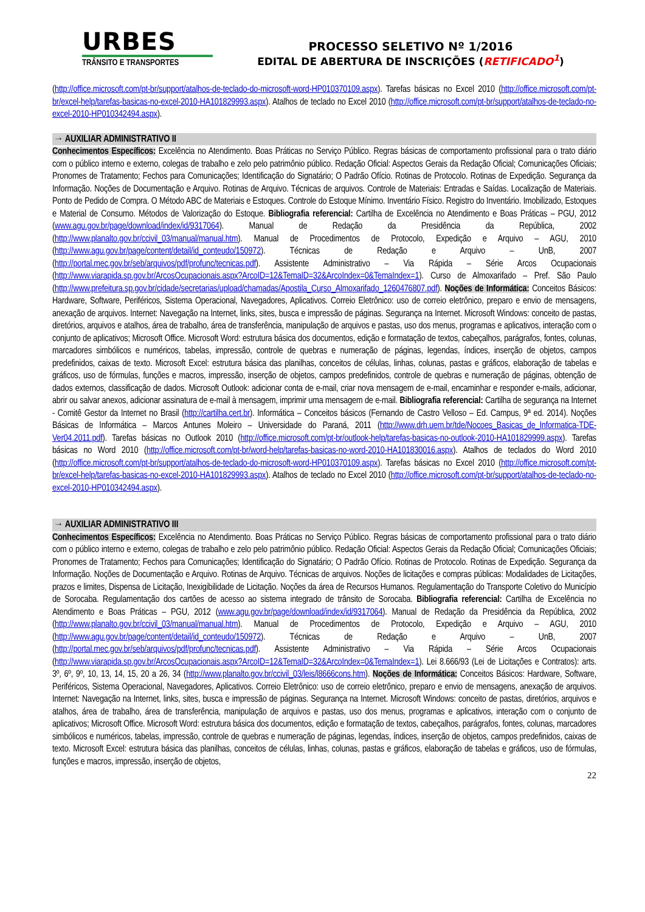URBES
TRÂNSITO E TRANSPORTES
PROCESSO SELETIVO Nº 1/2016
EDITAL DE ABERTURA DE INSCRIÇÕES (RETIFICADO<sup>1</sup>)
(http://office.microsoft.com/pt-br/support/atalhos-de-teclado-do-microsoft-word-HP010370109.aspx). Tarefas básicas no Excel 2010 (http://office.microsoft.com/pt-br/excel-help/tarefas-basicas-no-excel-2010-HA101829993.aspx). Atalhos de teclado no Excel 2010 (http://office.microsoft.com/pt-br/support/atalhos-de-teclado-no-excel-2010-HP010342494.aspx).
→ AUXILIAR ADMINISTRATIVO II
Conhecimentos Específicos: Excelência no Atendimento. Boas Práticas no Serviço Público. Regras básicas de comportamento profissional para o trato diário com o público interno e externo, colegas de trabalho e zelo pelo patrimônio público. Redação Oficial: Aspectos Gerais da Redação Oficial; Comunicações Oficiais; Pronomes de Tratamento; Fechos para Comunicações; Identificação do Signatário; O Padrão Ofício. Rotinas de Protocolo. Rotinas de Expedição. Segurança da Informação. Noções de Documentação e Arquivo. Rotinas de Arquivo. Técnicas de arquivos. Controle de Materiais: Entradas e Saídas. Localização de Materiais. Ponto de Pedido de Compra. O Método ABC de Materiais e Estoques. Controle do Estoque Mínimo. Inventário Físico. Registro do Inventário. Imobilizado, Estoques e Material de Consumo. Métodos de Valorização do Estoque. Bibliografia referencial: Cartilha de Excelência no Atendimento e Boas Práticas – PGU, 2012 (www.agu.gov.br/page/download/index/id/9317064). Manual de Redação da Presidência da República, 2002 (http://www.planalto.gov.br/ccivil_03/manual/manual.htm). Manual de Procedimentos de Protocolo, Expedição e Arquivo – AGU, 2010 (http://www.agu.gov.br/page/content/detail/id_conteudo/150972). Técnicas de Redação e Arquivo – UnB, 2007 (http://portal.mec.gov.br/seb/arquivos/pdf/profunc/tecnicas.pdf). Assistente Administrativo – Via Rápida – Série Arcos Ocupacionais (http://www.viarapida.sp.gov.br/ArcosOcupacionais.aspx?ArcoID=12&TemaID=32&ArcoIndex=0&TemaIndex=1). Curso de Almoxarifado – Pref. São Paulo (http://www.prefeitura.sp.gov.br/cidade/secretarias/upload/chamadas/Apostila_Curso_Almoxarifado_1260476807.pdf). Noções de Informática: Conceitos Básicos: Hardware, Software, Periféricos, Sistema Operacional, Navegadores, Aplicativos. Correio Eletrônico: uso de correio eletrônico, preparo e envio de mensagens, anexação de arquivos. Internet: Navegação na Internet, links, sites, busca e impressão de páginas. Segurança na Internet. Microsoft Windows: conceito de pastas, diretórios, arquivos e atalhos, área de trabalho, área de transferência, manipulação de arquivos e pastas, uso dos menus, programas e aplicativos, interação com o conjunto de aplicativos; Microsoft Office. Microsoft Word: estrutura básica dos documentos, edição e formatação de textos, cabeçalhos, parágrafos, fontes, colunas, marcadores simbólicos e numéricos, tabelas, impressão, controle de quebras e numeração de páginas, legendas, índices, inserção de objetos, campos predefinidos, caixas de texto. Microsoft Excel: estrutura básica das planilhas, conceitos de células, linhas, colunas, pastas e gráficos, elaboração de tabelas e gráficos, uso de fórmulas, funções e macros, impressão, inserção de objetos, campos predefinidos, controle de quebras e numeração de páginas, obtenção de dados externos, classificação de dados. Microsoft Outlook: adicionar conta de e-mail, criar nova mensagem de e-mail, encaminhar e responder e-mails, adicionar, abrir ou salvar anexos, adicionar assinatura de e-mail à mensagem, imprimir uma mensagem de e-mail. Bibliografia referencial: Cartilha de segurança na Internet - Comitê Gestor da Internet no Brasil (http://cartilha.cert.br). Informática – Conceitos básicos (Fernando de Castro Velloso – Ed. Campus, 9ª ed. 2014). Noções Básicas de Informática – Marcos Antunes Moleiro – Universidade do Paraná, 2011 (http://www.drh.uem.br/tde/Nocoes_Basicas_de_Informatica-TDE-Ver04.2011.pdf). Tarefas básicas no Outlook 2010 (http://office.microsoft.com/pt-br/outlook-help/tarefas-basicas-no-outlook-2010-HA101829999.aspx). Tarefas básicas no Word 2010 (http://office.microsoft.com/pt-br/word-help/tarefas-basicas-no-word-2010-HA101830016.aspx). Atalhos de teclados do Word 2010 (http://office.microsoft.com/pt-br/support/atalhos-de-teclado-do-microsoft-word-HP010370109.aspx). Tarefas básicas no Excel 2010 (http://office.microsoft.com/pt-br/excel-help/tarefas-basicas-no-excel-2010-HA101829993.aspx). Atalhos de teclado no Excel 2010 (http://office.microsoft.com/pt-br/support/atalhos-de-teclado-no-excel-2010-HP010342494.aspx).
→ AUXILIAR ADMINISTRATIVO III
Conhecimentos Específicos: Excelência no Atendimento. Boas Práticas no Serviço Público. Regras básicas de comportamento profissional para o trato diário com o público interno e externo, colegas de trabalho e zelo pelo patrimônio público. Redação Oficial: Aspectos Gerais da Redação Oficial; Comunicações Oficiais; Pronomes de Tratamento; Fechos para Comunicações; Identificação do Signatário; O Padrão Ofício. Rotinas de Protocolo. Rotinas de Expedição. Segurança da Informação. Noções de Documentação e Arquivo. Rotinas de Arquivo. Técnicas de arquivos. Noções de licitações e compras públicas: Modalidades de Licitações, prazos e limites, Dispensa de Licitação, Inexigibilidade de Licitação. Noções da área de Recursos Humanos. Regulamentação do Transporte Coletivo do Município de Sorocaba. Regulamentação dos cartões de acesso ao sistema integrado de trânsito de Sorocaba. Bibliografia referencial: Cartilha de Excelência no Atendimento e Boas Práticas – PGU, 2012 (www.agu.gov.br/page/download/index/id/9317064). Manual de Redação da Presidência da República, 2002 (http://www.planalto.gov.br/ccivil_03/manual/manual.htm). Manual de Procedimentos de Protocolo, Expedição e Arquivo – AGU, 2010 (http://www.agu.gov.br/page/content/detail/id_conteudo/150972). Técnicas de Redação e Arquivo – UnB, 2007 (http://portal.mec.gov.br/seb/arquivos/pdf/profunc/tecnicas.pdf). Assistente Administrativo – Via Rápida – Série Arcos Ocupacionais (http://www.viarapida.sp.gov.br/ArcosOcupacionais.aspx?ArcoID=12&TemaID=32&ArcoIndex=0&TemaIndex=1). Lei 8.666/93 (Lei de Licitações e Contratos): arts. 3º, 6º, 9º, 10, 13, 14, 15, 20 a 26, 34 (http://www.planalto.gov.br/ccivil_03/leis/l8666cons.htm). Noções de Informática: Conceitos Básicos: Hardware, Software, Periféricos, Sistema Operacional, Navegadores, Aplicativos. Correio Eletrônico: uso de correio eletrônico, preparo e envio de mensagens, anexação de arquivos. Internet: Navegação na Internet, links, sites, busca e impressão de páginas. Segurança na Internet. Microsoft Windows: conceito de pastas, diretórios, arquivos e atalhos, área de trabalho, área de transferência, manipulação de arquivos e pastas, uso dos menus, programas e aplicativos, interação com o conjunto de aplicativos; Microsoft Office. Microsoft Word: estrutura básica dos documentos, edição e formatação de textos, cabeçalhos, parágrafos, fontes, colunas, marcadores simbólicos e numéricos, tabelas, impressão, controle de quebras e numeração de páginas, legendas, índices, inserção de objetos, campos predefinidos, caixas de texto. Microsoft Excel: estrutura básica das planilhas, conceitos de células, linhas, colunas, pastas e gráficos, elaboração de tabelas e gráficos, uso de fórmulas, funções e macros, impressão, inserção de objetos,
22